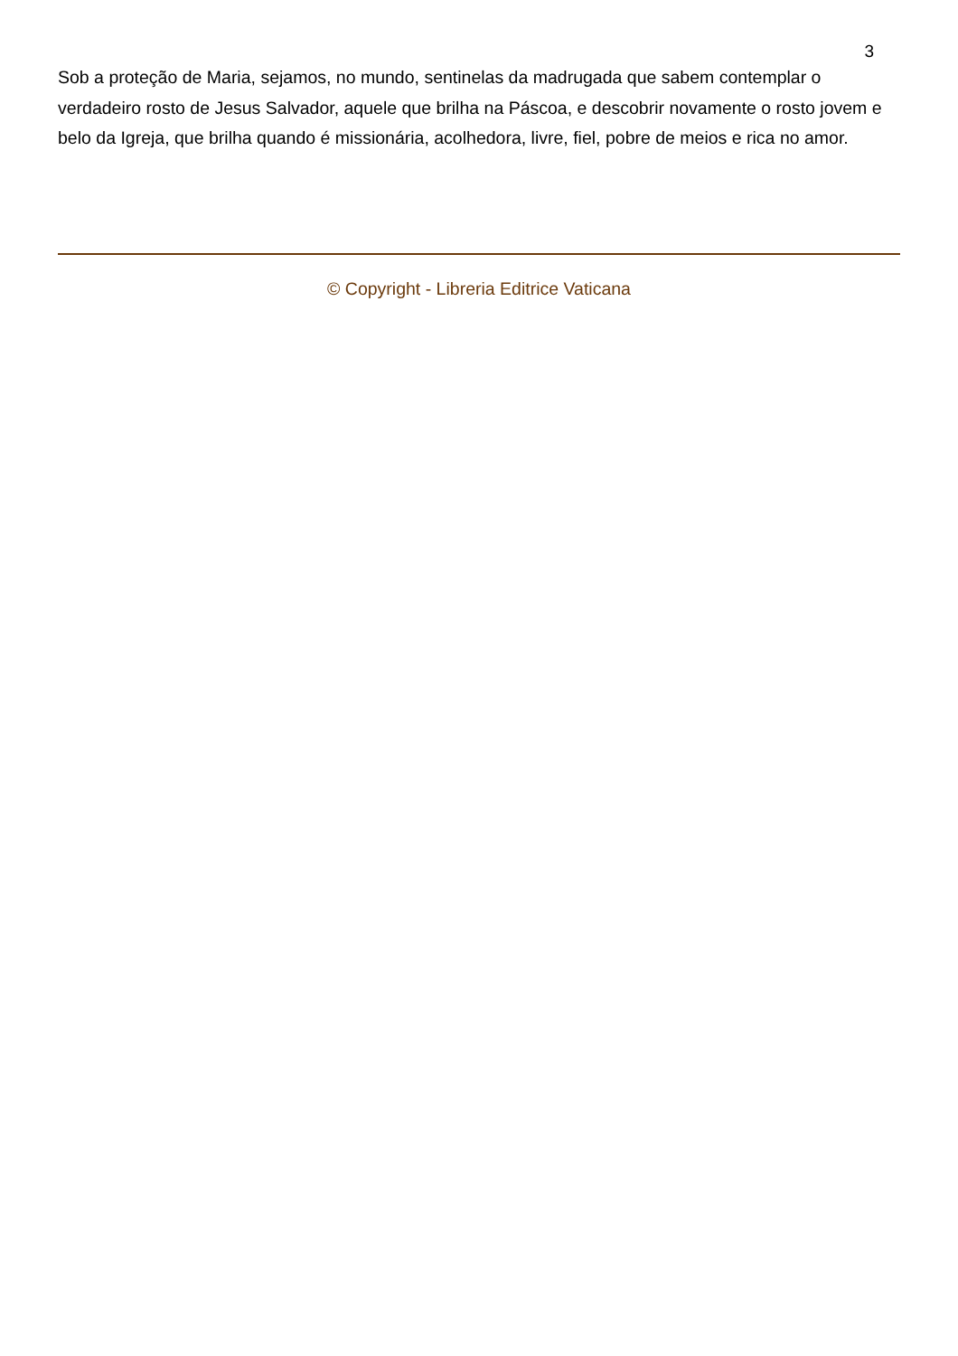3
Sob a proteção de Maria, sejamos, no mundo, sentinelas da madrugada que sabem contemplar o verdadeiro rosto de Jesus Salvador, aquele que brilha na Páscoa, e descobrir novamente o rosto jovem e belo da Igreja, que brilha quando é missionária, acolhedora, livre, fiel, pobre de meios e rica no amor.
© Copyright - Libreria Editrice Vaticana